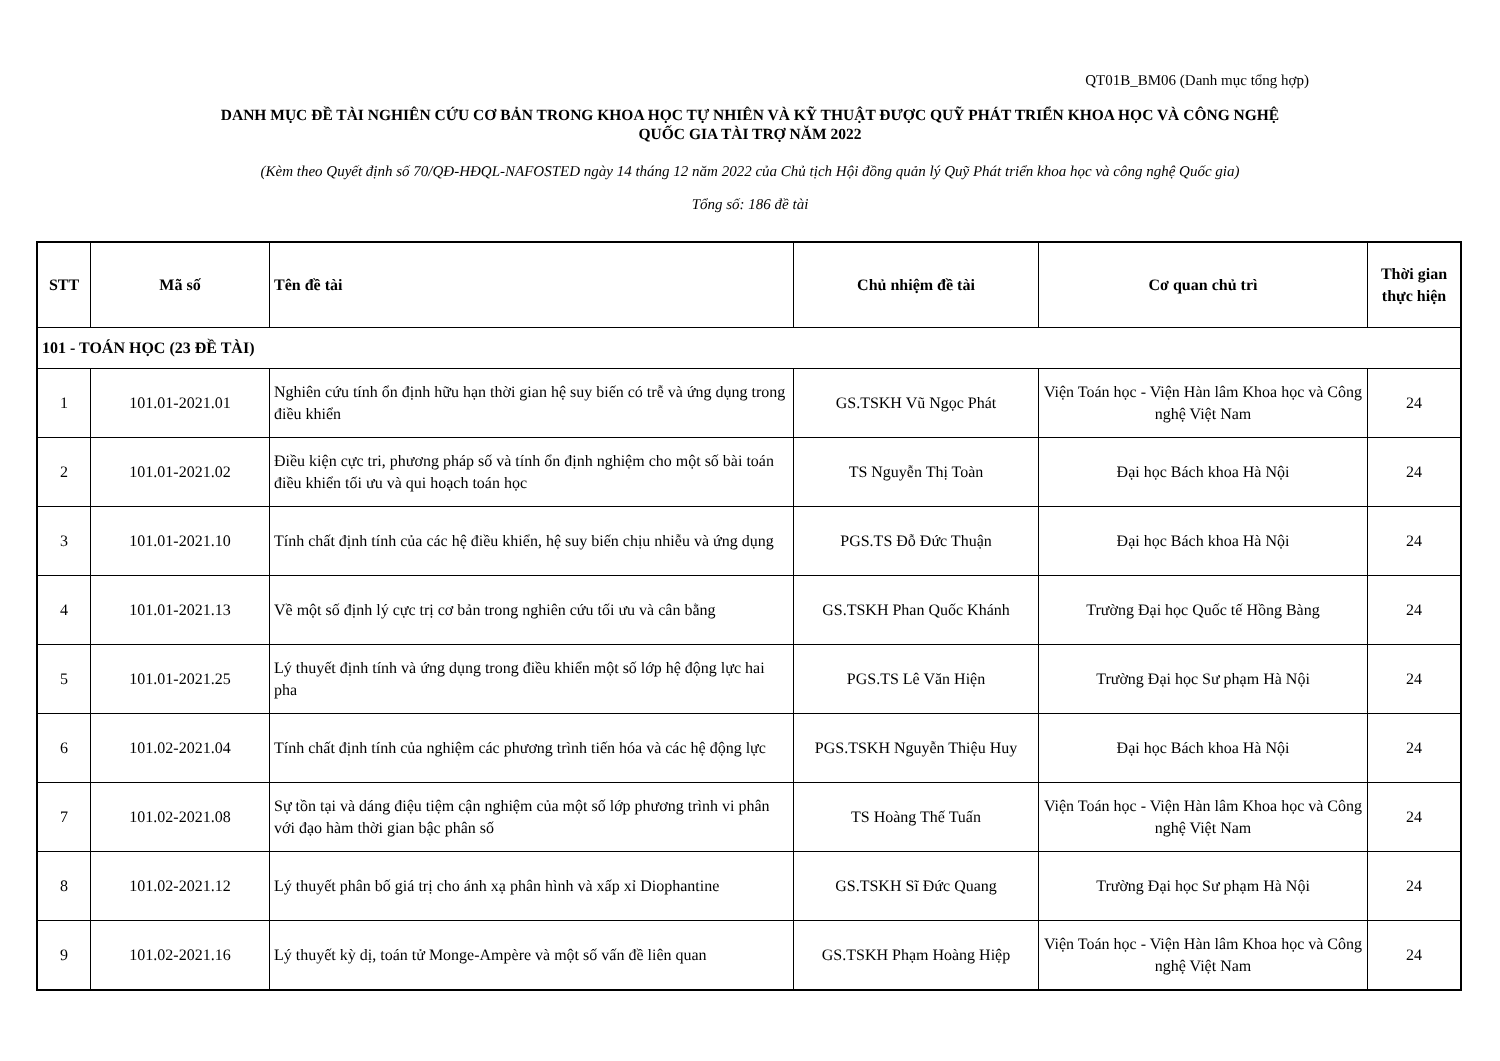QT01B_BM06 (Danh mục tổng hợp)
DANH MỤC ĐỀ TÀI NGHIÊN CỨU CƠ BẢN TRONG KHOA HỌC TỰ NHIÊN VÀ KỸ THUẬT ĐƯỢC QUỸ PHÁT TRIỂN KHOA HỌC VÀ CÔNG NGHỆ
QUỐC GIA TÀI TRỢ NĂM 2022
(Kèm theo Quyết định số 70/QĐ-HĐQL-NAFOSTED ngày 14 tháng 12 năm 2022 của Chủ tịch Hội đồng quản lý Quỹ Phát triển khoa học và công nghệ Quốc gia)
Tổng số: 186 đề tài
| STT | Mã số | Tên đề tài | Chủ nhiệm đề tài | Cơ quan chủ trì | Thời gian thực hiện |
| --- | --- | --- | --- | --- | --- |
| 101 - TOÁN HỌC (23 ĐỀ TÀI) | | | | | |
| 1 | 101.01-2021.01 | Nghiên cứu tính ổn định hữu hạn thời gian hệ suy biến có trễ và ứng dụng trong điều khiển | GS.TSKH Vũ Ngọc Phát | Viện Toán học - Viện Hàn lâm Khoa học và Công nghệ Việt Nam | 24 |
| 2 | 101.01-2021.02 | Điều kiện cực tri, phương pháp số và tính ổn định nghiệm cho một số bài toán điều khiển tối ưu và qui hoạch toán học | TS Nguyễn Thị Toàn | Đại học Bách khoa Hà Nội | 24 |
| 3 | 101.01-2021.10 | Tính chất định tính của các hệ điều khiển, hệ suy biến chịu nhiễu và ứng dụng | PGS.TS Đỗ Đức Thuận | Đại học Bách khoa Hà Nội | 24 |
| 4 | 101.01-2021.13 | Về một số định lý cực trị cơ bản trong nghiên cứu tối ưu và cân bằng | GS.TSKH Phan Quốc Khánh | Trường Đại học Quốc tế Hồng Bàng | 24 |
| 5 | 101.01-2021.25 | Lý thuyết định tính và ứng dụng trong điều khiển một số lớp hệ động lực hai pha | PGS.TS Lê Văn Hiện | Trường Đại học Sư phạm Hà Nội | 24 |
| 6 | 101.02-2021.04 | Tính chất định tính của nghiệm các phương trình tiến hóa và các hệ động lực | PGS.TSKH Nguyễn Thiệu Huy | Đại học Bách khoa Hà Nội | 24 |
| 7 | 101.02-2021.08 | Sự tồn tại và dáng điệu tiệm cận nghiệm của một số lớp phương trình vi phân với đạo hàm thời gian bậc phân số | TS Hoàng Thế Tuấn | Viện Toán học - Viện Hàn lâm Khoa học và Công nghệ Việt Nam | 24 |
| 8 | 101.02-2021.12 | Lý thuyết phân bố giá trị cho ánh xạ phân hình và xấp xỉ Diophantine | GS.TSKH Sĩ Đức Quang | Trường Đại học Sư phạm Hà Nội | 24 |
| 9 | 101.02-2021.16 | Lý thuyết kỳ dị, toán tử Monge-Ampère và một số vấn đề liên quan | GS.TSKH Phạm Hoàng Hiệp | Viện Toán học - Viện Hàn lâm Khoa học và Công nghệ Việt Nam | 24 |